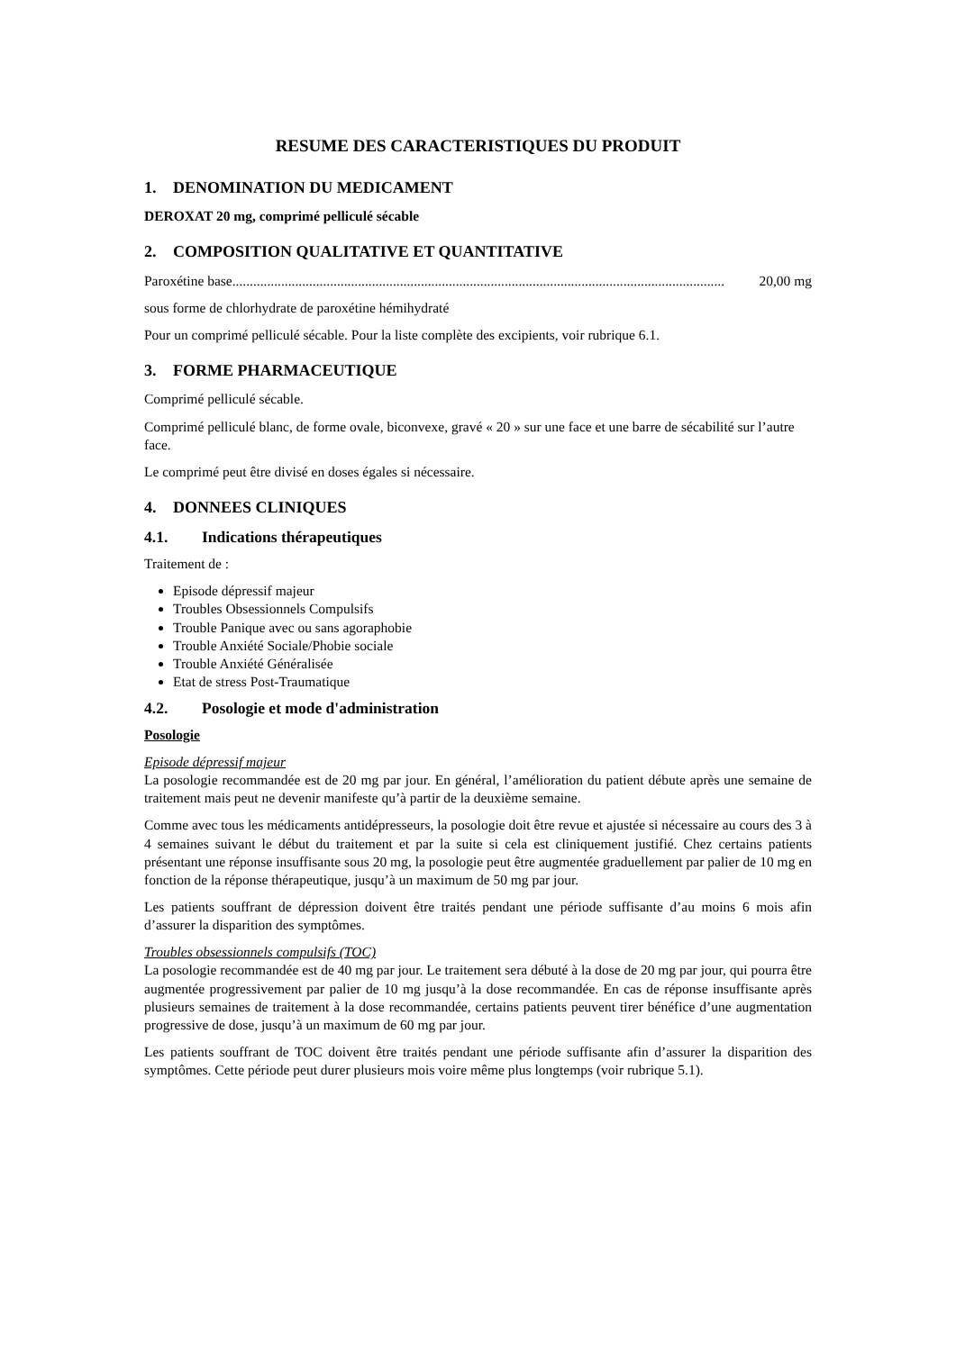RESUME DES CARACTERISTIQUES DU PRODUIT
1. DENOMINATION DU MEDICAMENT
DEROXAT 20 mg, comprimé pelliculé sécable
2. COMPOSITION QUALITATIVE ET QUANTITATIVE
Paroxétine base............................................................................................................................................. 20,00 mg
sous forme de chlorhydrate de paroxétine hémihydraté
Pour un comprimé pelliculé sécable. Pour la liste complète des excipients, voir rubrique 6.1.
3. FORME PHARMACEUTIQUE
Comprimé pelliculé sécable.
Comprimé pelliculé blanc, de forme ovale, biconvexe, gravé « 20 » sur une face et une barre de sécabilité sur l’autre face.
Le comprimé peut être divisé en doses égales si nécessaire.
4. DONNEES CLINIQUES
4.1. Indications thérapeutiques
Traitement de :
Episode dépressif majeur
Troubles Obsessionnels Compulsifs
Trouble Panique avec ou sans agoraphobie
Trouble Anxiété Sociale/Phobie sociale
Trouble Anxiété Généralisée
Etat de stress Post-Traumatique
4.2. Posologie et mode d'administration
Posologie
Episode dépressif majeur
La posologie recommandée est de 20 mg par jour. En général, l’amélioration du patient débute après une semaine de traitement mais peut ne devenir manifeste qu’à partir de la deuxième semaine.
Comme avec tous les médicaments antidépresseurs, la posologie doit être revue et ajustée si nécessaire au cours des 3 à 4 semaines suivant le début du traitement et par la suite si cela est cliniquement justifié. Chez certains patients présentant une réponse insuffisante sous 20 mg, la posologie peut être augmentée graduellement par palier de 10 mg en fonction de la réponse thérapeutique, jusqu’à un maximum de 50 mg par jour.
Les patients souffrant de dépression doivent être traités pendant une période suffisante d’au moins 6 mois afin d’assurer la disparition des symptômes.
Troubles obsessionnels compulsifs (TOC)
La posologie recommandée est de 40 mg par jour. Le traitement sera débuté à la dose de 20 mg par jour, qui pourra être augmentée progressivement par palier de 10 mg jusqu’à la dose recommandée. En cas de réponse insuffisante après plusieurs semaines de traitement à la dose recommandée, certains patients peuvent tirer bénéfice d’une augmentation progressive de dose, jusqu’à un maximum de 60 mg par jour.
Les patients souffrant de TOC doivent être traités pendant une période suffisante afin d’assurer la disparition des symptômes. Cette période peut durer plusieurs mois voire même plus longtemps (voir rubrique 5.1).